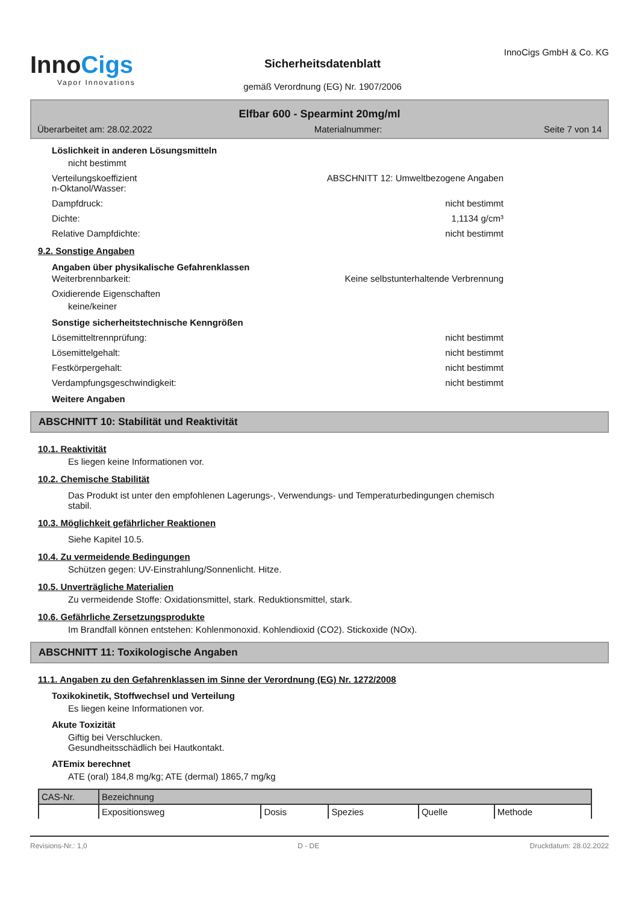InnoCigs
Vapor Innovations
Sicherheitsdatenblatt
gemäß Verordnung (EG) Nr. 1907/2006
InnoCigs GmbH & Co. KG
Elfbar 600 - Spearmint 20mg/ml
Überarbeitet am: 28.02.2022 Materialnummer: Seite 7 von 14
Löslichkeit in anderen Lösungsmitteln
nicht bestimmt
Verteilungskoeffizient
n-Oktanol/Wasser:
ABSCHNITT 12: Umweltbezogene Angaben
Dampfdruck: nicht bestimmt
Dichte: 1,1134 g/cm³
Relative Dampfdichte: nicht bestimmt
9.2. Sonstige Angaben
Angaben über physikalische Gefahrenklassen
Weiterbrennbarkeit: Keine selbstunterhaltende Verbrennung
Oxidierende Eigenschaften
keine/keiner
Sonstige sicherheitstechnische Kenngrößen
Lösemitteltrennprüfung: nicht bestimmt
Lösemittelgehalt: nicht bestimmt
Festkörpergehalt: nicht bestimmt
Verdampfungsgeschwindigkeit: nicht bestimmt
Weitere Angaben
ABSCHNITT 10: Stabilität und Reaktivität
10.1. Reaktivität
Es liegen keine Informationen vor.
10.2. Chemische Stabilität
Das Produkt ist unter den empfohlenen Lagerungs-, Verwendungs- und Temperaturbedingungen chemisch
stabil.
10.3. Möglichkeit gefährlicher Reaktionen
Siehe Kapitel 10.5.
10.4. Zu vermeidende Bedingungen
Schützen gegen: UV-Einstrahlung/Sonnenlicht. Hitze.
10.5. Unverträgliche Materialien
Zu vermeidende Stoffe: Oxidationsmittel, stark. Reduktionsmittel, stark.
10.6. Gefährliche Zersetzungsprodukte
Im Brandfall können entstehen: Kohlenmonoxid. Kohlendioxid (CO2). Stickoxide (NOx).
ABSCHNITT 11: Toxikologische Angaben
11.1. Angaben zu den Gefahrenklassen im Sinne der Verordnung (EG) Nr. 1272/2008
Toxikokinetik, Stoffwechsel und Verteilung
Es liegen keine Informationen vor.
Akute Toxizität
Giftig bei Verschlucken.
Gesundheitsschädlich bei Hautkontakt.
ATEmix berechnet
ATE (oral) 184,8 mg/kg; ATE (dermal) 1865,7 mg/kg
| CAS-Nr. | Bezeichnung | | | | |
| | Expositionsweg | Dosis | Spezies | Quelle | Methode |
Revisions-Nr.: 1,0 D - DE Druckdatum: 28.02.2022